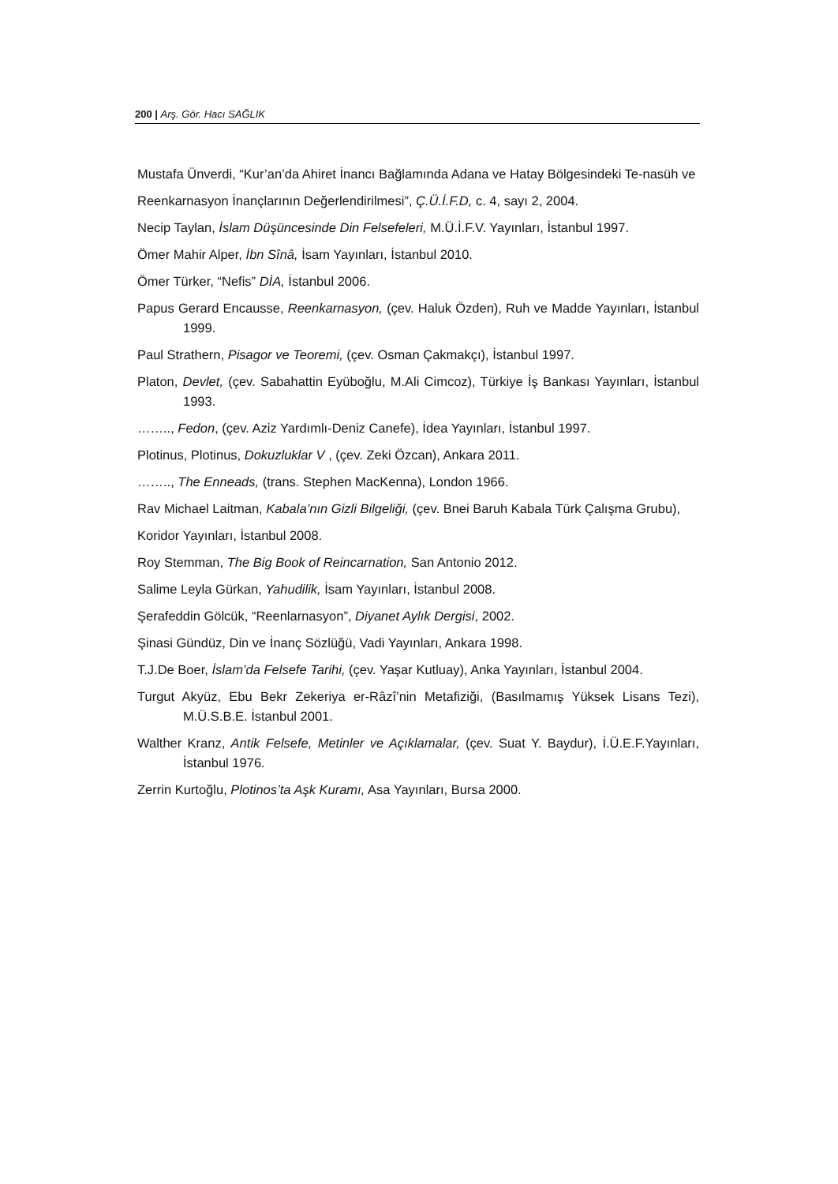200 | Arş. Gör. Hacı SAĞLIK
Mustafa Ünverdi, “Kur’an’da Ahiret İnancı Bağlamında Adana ve Hatay Bölgesindeki Te-nasüh ve
Reenkarnasyon İnançlarının Değerlendirilmesi”, Ç.Ü.İ.F.D, c. 4, sayı 2, 2004.
Necip Taylan, İslam Düşüncesinde Din Felsefeleri, M.Ü.İ.F.V. Yayınları, İstanbul 1997.
Ömer Mahir Alper, İbn Sînâ, İsam Yayınları, İstanbul 2010.
Ömer Türker, “Nefis” DİA, İstanbul 2006.
Papus Gerard Encausse, Reenkarnasyon, (çev. Haluk Özden), Ruh ve Madde Yayınları, İstanbul 1999.
Paul Strathern, Pisagor ve Teoremi, (çev. Osman Çakmakçı), İstanbul 1997.
Platon, Devlet, (çev. Sabahattin Eyüboğlu, M.Ali Cimcoz), Türkiye İş Bankası Yayınları, İstanbul 1993.
…….., Fedon, (çev. Aziz Yardımlı-Deniz Canefe), İdea Yayınları, İstanbul 1997.
Plotinus, Plotinus, Dokuzluklar V , (çev. Zeki Özcan), Ankara 2011.
…….., The Enneads, (trans. Stephen MacKenna), London 1966.
Rav Michael Laitman, Kabala’nın Gizli Bilgeliği, (çev. Bnei Baruh Kabala Türk Çalışma Grubu),
Koridor Yayınları, İstanbul 2008.
Roy Stemman, The Big Book of Reincarnation, San Antonio 2012.
Salime Leyla Gürkan, Yahudilik, İsam Yayınları, İstanbul 2008.
Şerafeddin Gölcük, “Reenlarnasyon”, Diyanet Aylık Dergisi, 2002.
Şinasi Gündüz, Din ve İnanç Sözlüğü, Vadi Yayınları, Ankara 1998.
T.J.De Boer, İslam’da Felsefe Tarihi, (çev. Yaşar Kutluay), Anka Yayınları, İstanbul 2004.
Turgut Akyüz, Ebu Bekr Zekeriya er-Râzî’nin Metafiziği, (Basılmamış Yüksek Lisans Tezi), M.Ü.S.B.E. İstanbul 2001.
Walther Kranz, Antik Felsefe, Metinler ve Açıklamalar, (çev. Suat Y. Baydur), İ.Ü.E.F.Yayınları, İstanbul 1976.
Zerrin Kurtoğlu, Plotinos’ta Aşk Kuramı, Asa Yayınları, Bursa 2000.